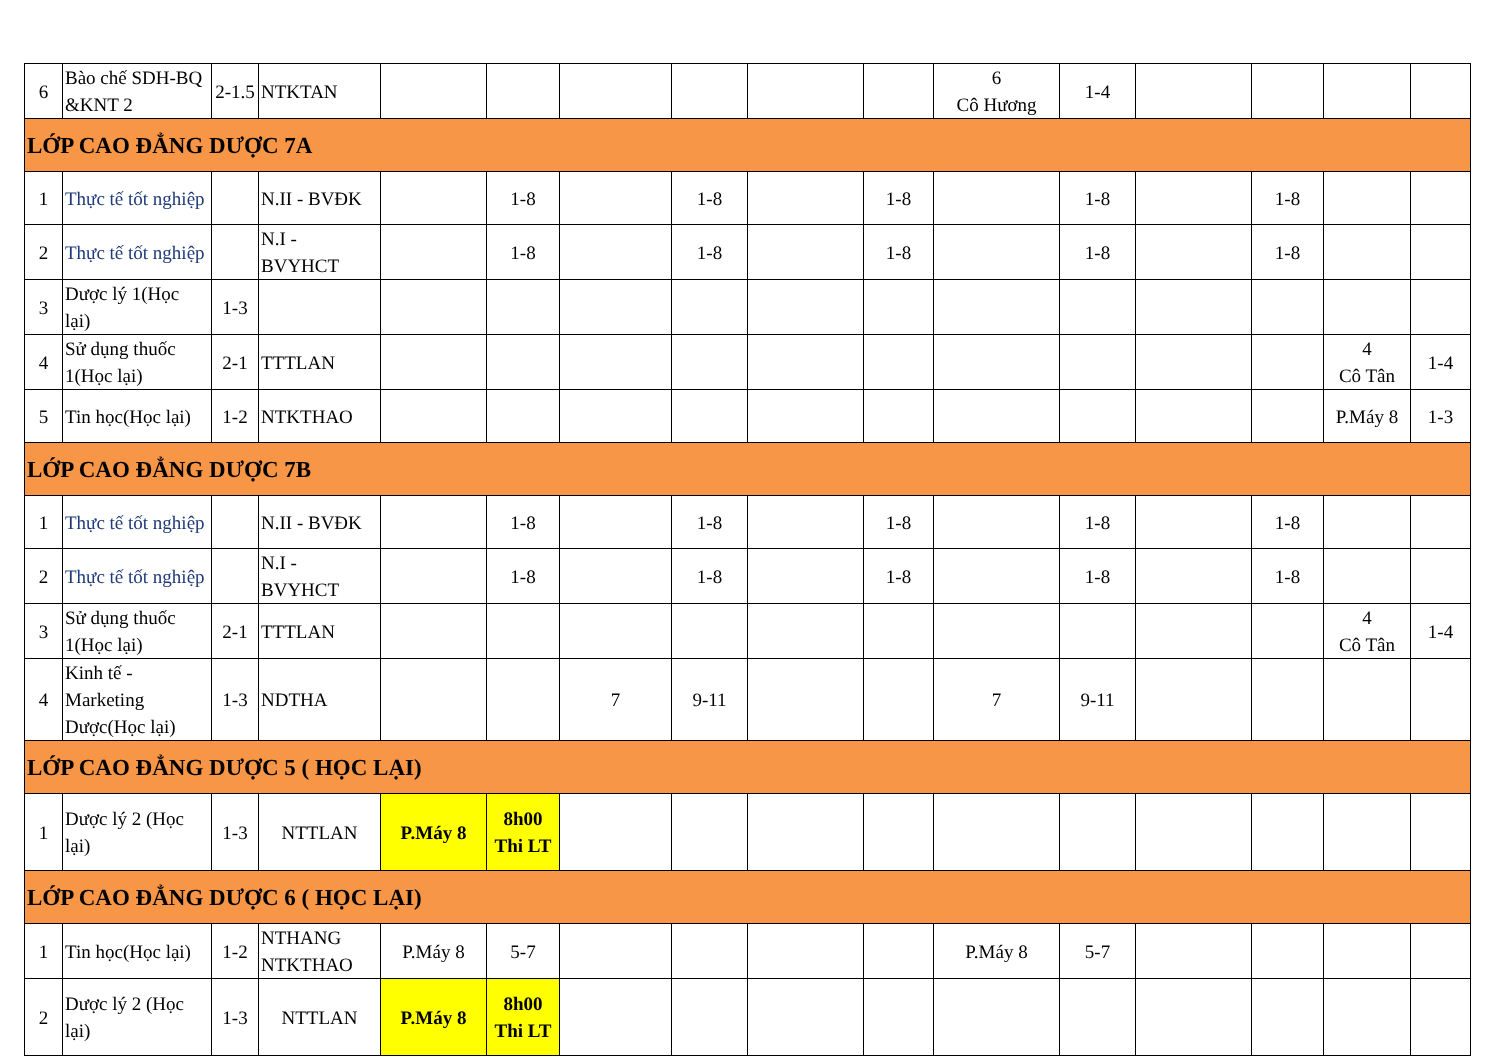| 6 | Bào chế SDH-BQ &KNT 2 | 2-1.5 | NTKTAN | | | | | | | 6 Cô Hương | 1-4 | | | | |
| LỚP CAO ĐẲNG DƯỢC 7A | | | | | | | | | | | | | | | |
| 1 | Thực tế tốt nghiệp | | N.II - BVĐK | | 1-8 | | 1-8 | | 1-8 | | 1-8 | | 1-8 | | |
| 2 | Thực tế tốt nghiệp | | N.I - BVYHCT | | 1-8 | | 1-8 | | 1-8 | | 1-8 | | 1-8 | | |
| 3 | Dược lý 1(Học lại) | 1-3 | | | | | | | | | | | | | |
| 4 | Sử dụng thuốc 1(Học lại) | 2-1 | TTTLAN | | | | | | | | | | | 4 Cô Tân | 1-4 |
| 5 | Tin học(Học lại) | 1-2 | NTKTHAO | | | | | | | | | | | P.Máy 8 | 1-3 |
| LỚP CAO ĐẲNG DƯỢC 7B | | | | | | | | | | | | | | | |
| 1 | Thực tế tốt nghiệp | | N.II - BVĐK | | 1-8 | | 1-8 | | 1-8 | | 1-8 | | 1-8 | | |
| 2 | Thực tế tốt nghiệp | | N.I - BVYHCT | | 1-8 | | 1-8 | | 1-8 | | 1-8 | | 1-8 | | |
| 3 | Sử dụng thuốc 1(Học lại) | 2-1 | TTTLAN | | | | | | | | | | | 4 Cô Tân | 1-4 |
| 4 | Kinh tế - Marketing Dược(Học lại) | 1-3 | NDTHA | | | 7 | 9-11 | | | 7 | 9-11 | | | | |
| LỚP CAO ĐẲNG DƯỢC 5 ( HỌC LẠI) | | | | | | | | | | | | | | | |
| 1 | Dược lý 2 (Học lại) | 1-3 | NTTLAN | P.Máy 8 | 8h00 Thi LT | | | | | | | | | | |
| LỚP CAO ĐẲNG DƯỢC 6 ( HỌC LẠI) | | | | | | | | | | | | | | | |
| 1 | Tin học(Học lại) | 1-2 | NTHANG NTKTHAO | P.Máy 8 | 5-7 | | | | | P.Máy 8 | 5-7 | | | | |
| 2 | Dược lý 2 (Học lại) | 1-3 | NTTLAN | P.Máy 8 | 8h00 Thi LT | | | | | | | | | | |